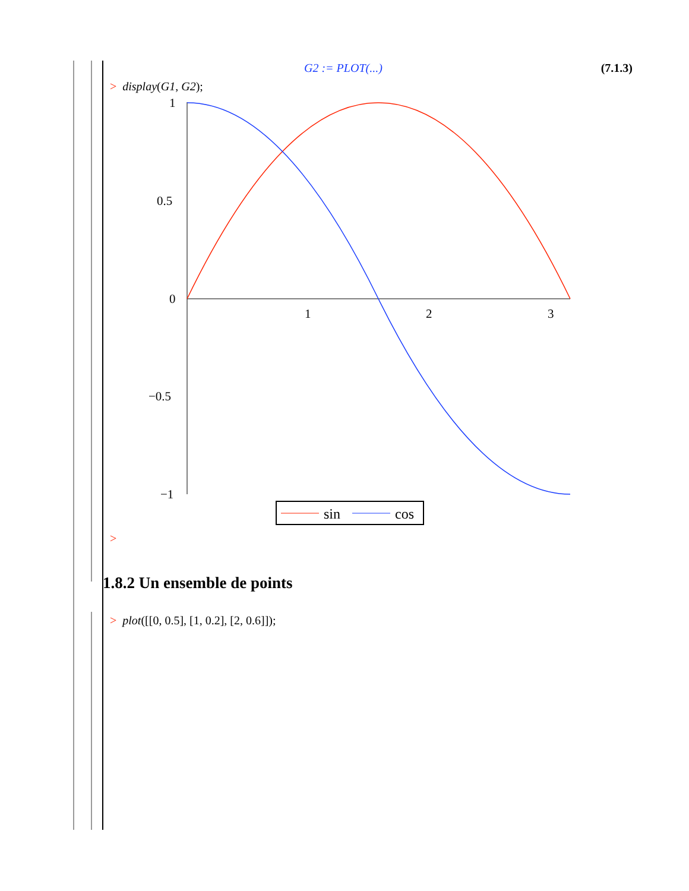G2 := PLOT(...) (7.1.3)
> display(G1, G2);
1
0.5
0
−0.5
−1
1
2
3
sin
cos
>
1.8.2 Un ensemble de points
> plot([[0, 0.5], [1, 0.2], [2, 0.6]]);